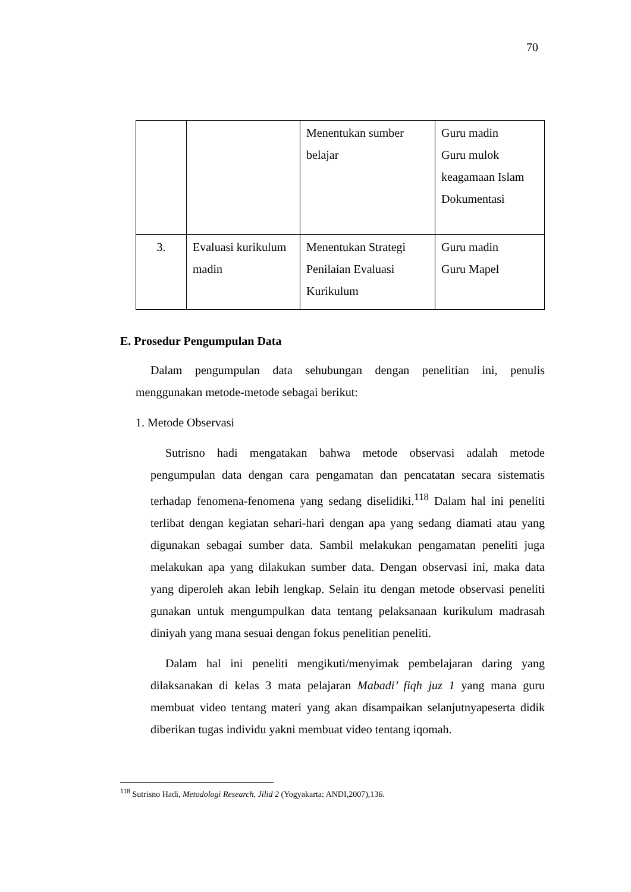70
| | | Menentukan sumber belajar | Guru madin Guru mulok keagamaan Islam Dokumentasi |
| 3. | Evaluasi kurikulum madin | Menentukan Strategi Penilaian Evaluasi Kurikulum | Guru madin Guru Mapel |
E. Prosedur Pengumpulan Data
Dalam pengumpulan data sehubungan dengan penelitian ini, penulis menggunakan metode-metode sebagai berikut:
1. Metode Observasi
Sutrisno hadi mengatakan bahwa metode observasi adalah metode pengumpulan data dengan cara pengamatan dan pencatatan secara sistematis terhadap fenomena-fenomena yang sedang diselidiki.<sup>118</sup> Dalam hal ini peneliti terlibat dengan kegiatan sehari-hari dengan apa yang sedang diamati atau yang digunakan sebagai sumber data. Sambil melakukan pengamatan peneliti juga melakukan apa yang dilakukan sumber data. Dengan observasi ini, maka data yang diperoleh akan lebih lengkap. Selain itu dengan metode observasi peneliti gunakan untuk mengumpulkan data tentang pelaksanaan kurikulum madrasah diniyah yang mana sesuai dengan fokus penelitian peneliti.
Dalam hal ini peneliti mengikuti/menyimak pembelajaran daring yang dilaksanakan di kelas 3 mata pelajaran Mabadi’ fiqh juz 1 yang mana guru membuat video tentang materi yang akan disampaikan selanjutnyapeserta didik diberikan tugas individu yakni membuat video tentang iqomah.
<sup>118</sup> Sutrisno Hadi, Metodologi Research, Jilid 2 (Yogyakarta: ANDI,2007),136.